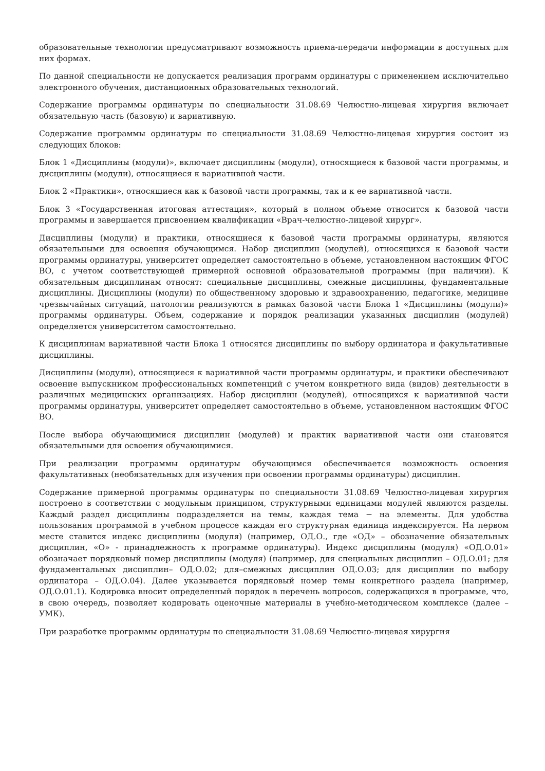образовательные технологии предусматривают возможность приема-передачи информации в доступных для них формах.
По данной специальности не допускается реализация программ ординатуры с применением исключительно электронного обучения, дистанционных образовательных технологий.
Содержание программы ординатуры по специальности 31.08.69 Челюстно-лицевая хирургия включает обязательную часть (базовую) и вариативную.
Содержание программы ординатуры по специальности 31.08.69 Челюстно-лицевая хирургия состоит из следующих блоков:
Блок 1 «Дисциплины (модули)», включает дисциплины (модули), относящиеся к базовой части программы, и дисциплины (модули), относящиеся к вариативной части.
Блок 2 «Практики», относящиеся как к базовой части программы, так и к ее вариативной части.
Блок 3 «Государственная итоговая аттестация», который в полном объеме относится к базовой части программы и завершается присвоением квалификации «Врач-челюстно-лицевой хирург».
Дисциплины (модули) и практики, относящиеся к базовой части программы ординатуры, являются обязательными для освоения обучающимся. Набор дисциплин (модулей), относящихся к базовой части программы ординатуры, университет определяет самостоятельно в объеме, установленном настоящим ФГОС ВО, с учетом соответствующей примерной основной образовательной программы (при наличии). К обязательным дисциплинам относят: специальные дисциплины, смежные дисциплины, фундаментальные дисциплины. Дисциплины (модули) по общественному здоровью и здравоохранению, педагогике, медицине чрезвычайных ситуаций, патологии реализуются в рамках базовой части Блока 1 «Дисциплины (модули)» программы ординатуры. Объем, содержание и порядок реализации указанных дисциплин (модулей) определяется университетом самостоятельно.
К дисциплинам вариативной части Блока 1 относятся дисциплины по выбору ординатора и факультативные дисциплины.
Дисциплины (модули), относящиеся к вариативной части программы ординатуры, и практики обеспечивают освоение выпускником профессиональных компетенций с учетом конкретного вида (видов) деятельности в различных медицинских организациях. Набор дисциплин (модулей), относящихся к вариативной части программы ординатуры, университет определяет самостоятельно в объеме, установленном настоящим ФГОС ВО.
После выбора обучающимися дисциплин (модулей) и практик вариативной части они становятся обязательными для освоения обучающимися.
При реализации программы ординатуры обучающимся обеспечивается возможность освоения факультативных (необязательных для изучения при освоении программы ординатуры) дисциплин.
Содержание примерной программы ординатуры по специальности 31.08.69 Челюстно-лицевая хирургия построено в соответствии с модульным принципом, структурными единицами модулей являются разделы. Каждый раздел дисциплины подразделяется на темы, каждая тема − на элементы. Для удобства пользования программой в учебном процессе каждая его структурная единица индексируется. На первом месте ставится индекс дисциплины (модуля) (например, ОД.О., где «ОД» – обозначение обязательных дисциплин, «О» - принадлежность к программе ординатуры). Индекс дисциплины (модуля) «ОД.О.01» обозначает порядковый номер дисциплины (модуля) (например, для специальных дисциплин – ОД.О.01; для фундаментальных дисциплин– ОД.О.02; для–смежных дисциплин ОД.О.03; для дисциплин по выбору ординатора – ОД.О.04). Далее указывается порядковый номер темы конкретного раздела (например, ОД.О.01.1). Кодировка вносит определенный порядок в перечень вопросов, содержащихся в программе, что, в свою очередь, позволяет кодировать оценочные материалы в учебно-методическом комплексе (далее – УМК).
При разработке программы ординатуры по специальности 31.08.69 Челюстно-лицевая хирургия